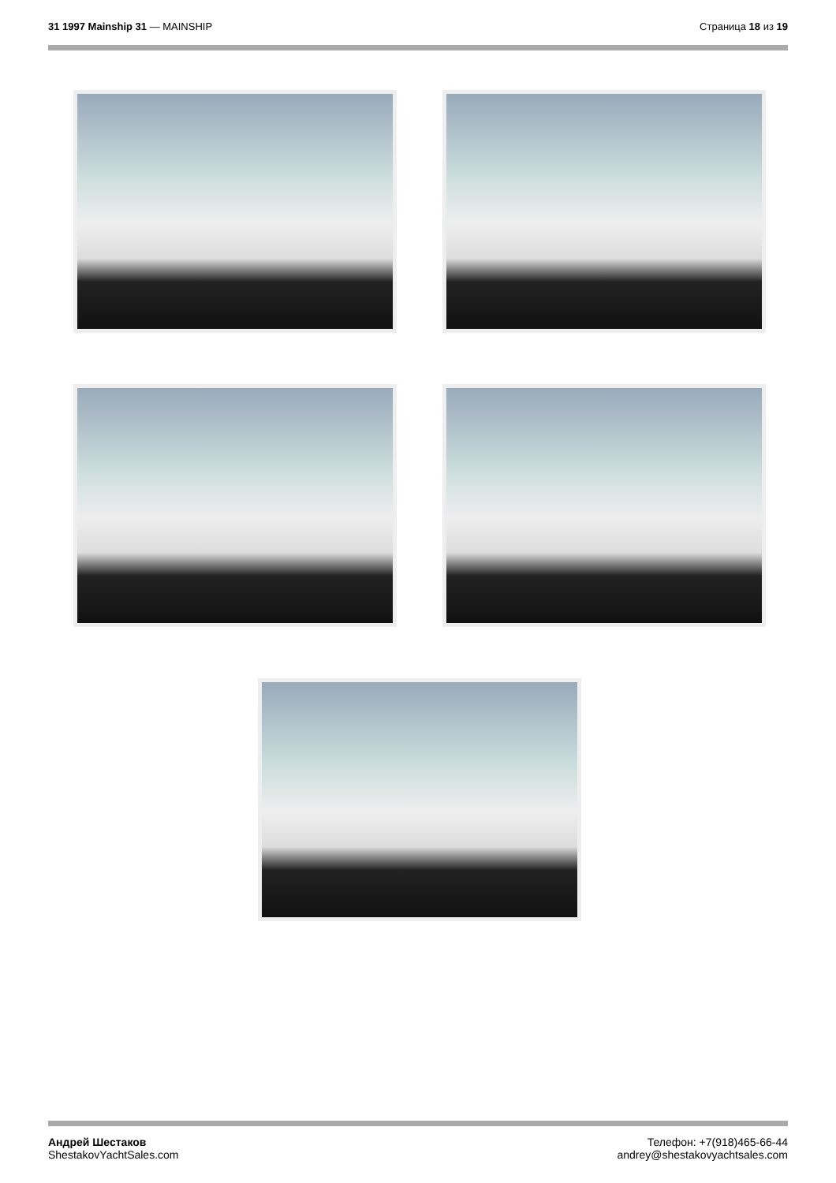31 1997 Mainship 31 — MAINSHIP Страница 18 из 19
Андрей Шестаков
ShestakovYachtSales.com
Телефон: +7(918)465-66-44
andrey@shestakovyachtsales.com